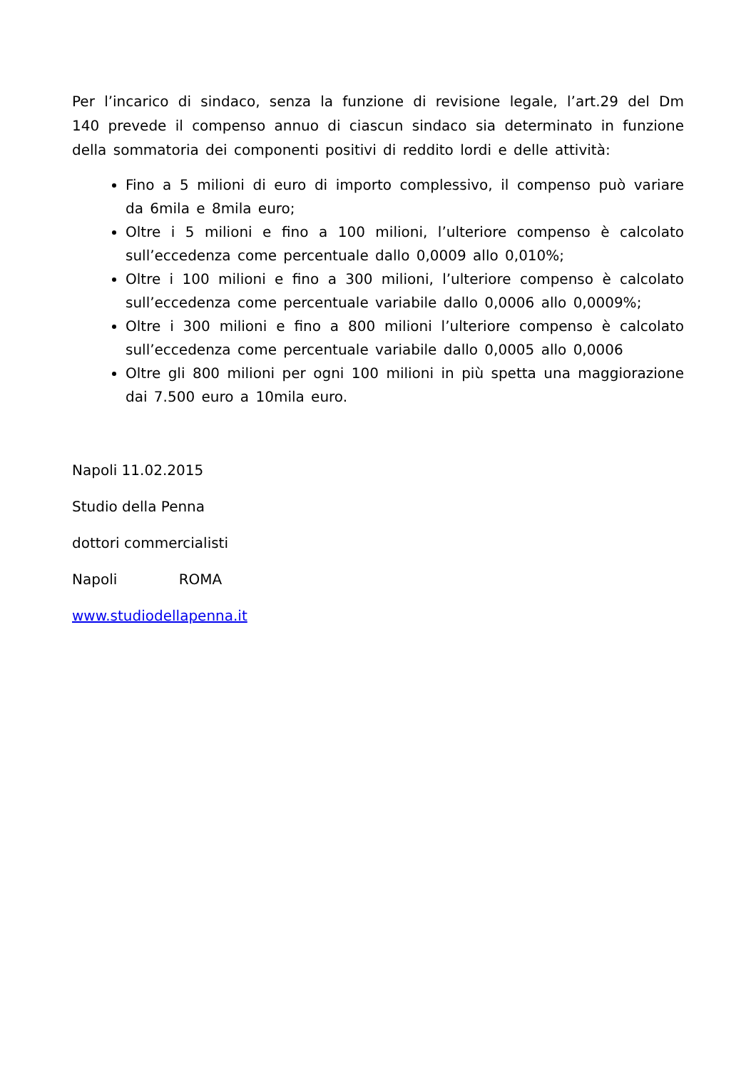Per l’incarico di sindaco, senza la funzione di revisione legale, l’art.29 del Dm 140 prevede il compenso annuo di ciascun sindaco sia determinato in funzione della sommatoria dei componenti positivi di reddito lordi e delle attività:
Fino a 5 milioni di euro di importo complessivo, il compenso può variare da 6mila e 8mila euro;
Oltre i 5 milioni e fino a 100 milioni, l’ulteriore compenso è calcolato sull’eccedenza come percentuale dallo 0,0009 allo 0,010%;
Oltre i 100 milioni e fino a 300 milioni, l’ulteriore compenso è calcolato sull’eccedenza come percentuale variabile dallo 0,0006 allo 0,0009%;
Oltre i 300 milioni e fino a 800 milioni l’ulteriore compenso è calcolato sull’eccedenza come percentuale variabile dallo 0,0005 allo 0,0006
Oltre gli 800 milioni per ogni 100 milioni in più spetta una maggiorazione dai 7.500 euro a 10mila euro.
Napoli 11.02.2015
Studio della Penna
dottori commercialisti
Napoli ROMA
www.studiodellapenna.it